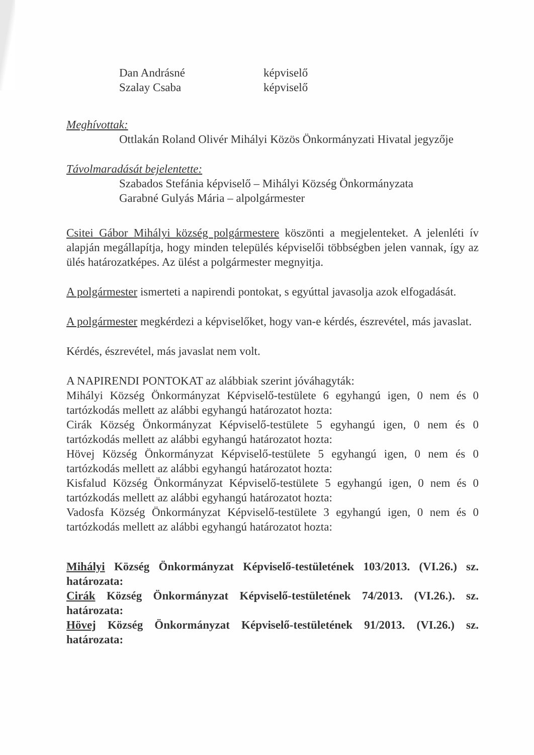Dan Andrásné képviselő
Szalay Csaba képviselő
Meghívottak:
Ottlakán Roland Olivér Mihályi Közös Önkormányzati Hivatal jegyzője
Távolmaradását bejelentette:
Szabados Stefánia képviselő – Mihályi Község Önkormányzata
Garabné Gulyás Mária – alpolgármester
Csitei Gábor Mihályi község polgármestere köszönti a megjelenteket. A jelenléti ív alapján megállapítja, hogy minden település képviselői többségben jelen vannak, így az ülés határozatképes. Az ülést a polgármester megnyitja.
A polgármester ismerteti a napirendi pontokat, s egyúttal javasolja azok elfogadását.
A polgármester megkérdezi a képviselőket, hogy van-e kérdés, észrevétel, más javaslat.
Kérdés, észrevétel, más javaslat nem volt.
A NAPIRENDI PONTOKAT az alábbiak szerint jóváhagyták:
Mihályi Község Önkormányzat Képviselő-testülete 6 egyhangú igen, 0 nem és 0 tartózkodás mellett az alábbi egyhangú határozatot hozta:
Cirák Község Önkormányzat Képviselő-testülete 5 egyhangú igen, 0 nem és 0 tartózkodás mellett az alábbi egyhangú határozatot hozta:
Hövej Község Önkormányzat Képviselő-testülete 5 egyhangú igen, 0 nem és 0 tartózkodás mellett az alábbi egyhangú határozatot hozta:
Kisfalud Község Önkormányzat Képviselő-testülete 5 egyhangú igen, 0 nem és 0 tartózkodás mellett az alábbi egyhangú határozatot hozta:
Vadosfa Község Önkormányzat Képviselő-testülete 3 egyhangú igen, 0 nem és 0 tartózkodás mellett az alábbi egyhangú határozatot hozta:
Mihályi Község Önkormányzat Képviselő-testületének 103/2013. (VI.26.) sz. határozata:
Cirák Község Önkormányzat Képviselő-testületének 74/2013. (VI.26.). sz. határozata:
Hövej Község Önkormányzat Képviselő-testületének 91/2013. (VI.26.) sz. határozata: